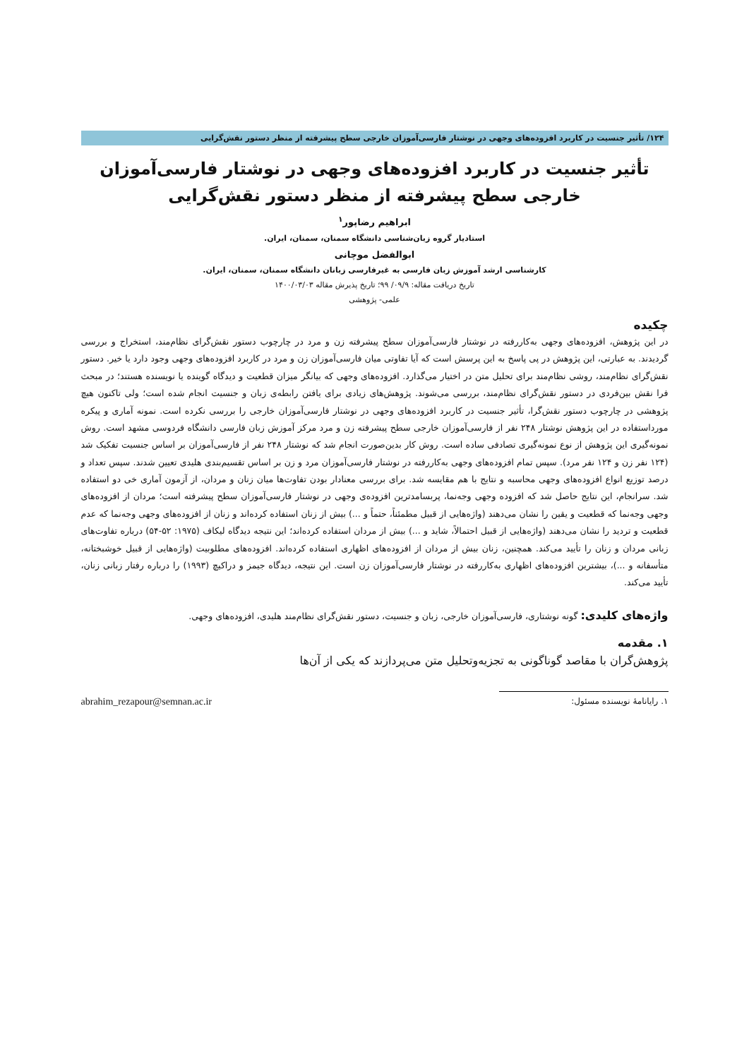۱۲۴/ تأثیر جنسیت در کاربرد افزوده‌های وجهی در نوشتار فارسی‌آموزان خارجی سطح پیشرفته از منظر دستور نقش‌گرایی
تأثیر جنسیت در کاربرد افزوده‌های وجهی در نوشتار فارسی‌آموزان خارجی سطح پیشرفته از منظر دستور نقش‌گرایی
ابراهیم رضاپور<sup>۱</sup>
استادیار گروه زبان‌شناسی دانشگاه سمنان، سمنان، ایران.
ابوالفضل موچانی
کارشناسی ارشد آموزش زبان فارسی به غیرفارسی زبانان دانشگاه سمنان، سمنان، ایران.
تاریخ دریافت مقاله: ۰۹/۹/ ۹۹؛ تاریخ پذیرش مقاله ۱۴۰۰/۰۳/۰۳
علمی- پژوهشی
چکیده
در این پژوهش، افزوده‌های وجهی به‌کاررفته در نوشتار فارسی‌آموزان سطح پیشرفته زن و مرد در چارچوب دستور نقش‌گرای نظام‌مند، استخراج و بررسی گردیدند. به عبارتی، این پژوهش در پی پاسخ به این پرسش است که آیا تفاوتی میان فارسی‌آموزان زن و مرد در کاربرد افزوده‌های وجهی وجود دارد یا خیر. دستور نقش‌گرای نظام‌مند، روشی نظام‌مند برای تحلیل متن در اختیار می‌گذارد. افزوده‌های وجهی که بیانگر میزان قطعیت و دیدگاه گوینده یا نویسنده هستند؛ در مبحث فرا نقش بین‌فردی در دستور نقش‌گرای نظام‌مند، بررسی می‌شوند. پژوهش‌های زیادی برای یافتن رابطه‌ی زبان و جنسیت انجام شده است؛ ولی تاکنون هیچ پژوهشی در چارچوب دستور نقش‌گرا، تأثیر جنسیت در کاربرد افزوده‌های وجهی در نوشتار فارسی‌آموزان خارجی را بررسی نکرده است. نمونه آماری و پیکره مورداستفاده در این پژوهش نوشتار ۲۴۸ نفر از فارسی‌آموزان خارجی سطح پیشرفته زن و مرد مرکز آموزش زبان فارسی دانشگاه فردوسی مشهد است. روش نمونه‌گیری این پژوهش از نوع نمونه‌گیری تصادفی ساده است. روش کار بدین‌صورت انجام شد که نوشتار ۲۴۸ نفر از فارسی‌آموزان بر اساس جنسیت تفکیک شد (۱۲۴ نفر زن و ۱۲۴ نفر مرد). سپس تمام افزوده‌های وجهی به‌کاررفته در نوشتار فارسی‌آموزان مرد و زن بر اساس تقسیم‌بندی هلیدی تعیین شدند. سپس تعداد و درصد توزیع انواع افزوده‌های وجهی محاسبه و نتایج با هم مقایسه شد. برای بررسی معنادار بودن تفاوت‌ها میان زنان و مردان، از آزمون آماری خی دو استفاده شد. سرانجام، این نتایج حاصل شد که افزوده وجهی وجه‌نما، پربسامدترین افزوده‌ی وجهی در نوشتار فارسی‌آموزان سطح پیشرفته است؛ مردان از افزوده‌های وجهی وجه‌نما که قطعیت و یقین را نشان می‌دهند (واژه‌هایی از قبیل مطمئناً، حتماً و ...) بیش از زنان استفاده کرده‌اند و زنان از افزوده‌های وجهی وجه‌نما که عدم قطعیت و تردید را نشان می‌دهند (واژه‌هایی از قبیل احتمالاً، شاید و ...) بیش از مردان استفاده کرده‌اند؛ این نتیجه دیدگاه لیکاف (۱۹۷۵: ۵۲-۵۴) درباره تفاوت‌های زبانی مردان و زنان را تأیید می‌کند. همچنین، زنان بیش از مردان از افزوده‌های اظهاری استفاده کرده‌اند. افزوده‌های مطلوبیت (واژه‌هایی از قبیل خوشبختانه، متأسفانه و ...)، بیشترین افزوده‌های اظهاری به‌کاررفته در نوشتار فارسی‌آموزان زن است. این نتیجه، دیدگاه جیمز و دراکیچ (۱۹۹۳) را درباره رفتار زبانی زنان، تأیید می‌کند.
واژه‌های کلیدی: گونه نوشتاری، فارسی‌آموزان خارجی، زبان و جنسیت، دستور نقش‌گرای نظام‌مند هلیدی، افزوده‌های وجهی.
۱. مقدمه
پژوهش‌گران با مقاصد گوناگونی به تجزیه‌وتحلیل متن می‌پردازند که یکی از آن‌ها
۱. رایانامهٔ نویسنده مسئول: abrahim_rezapour@semnan.ac.ir